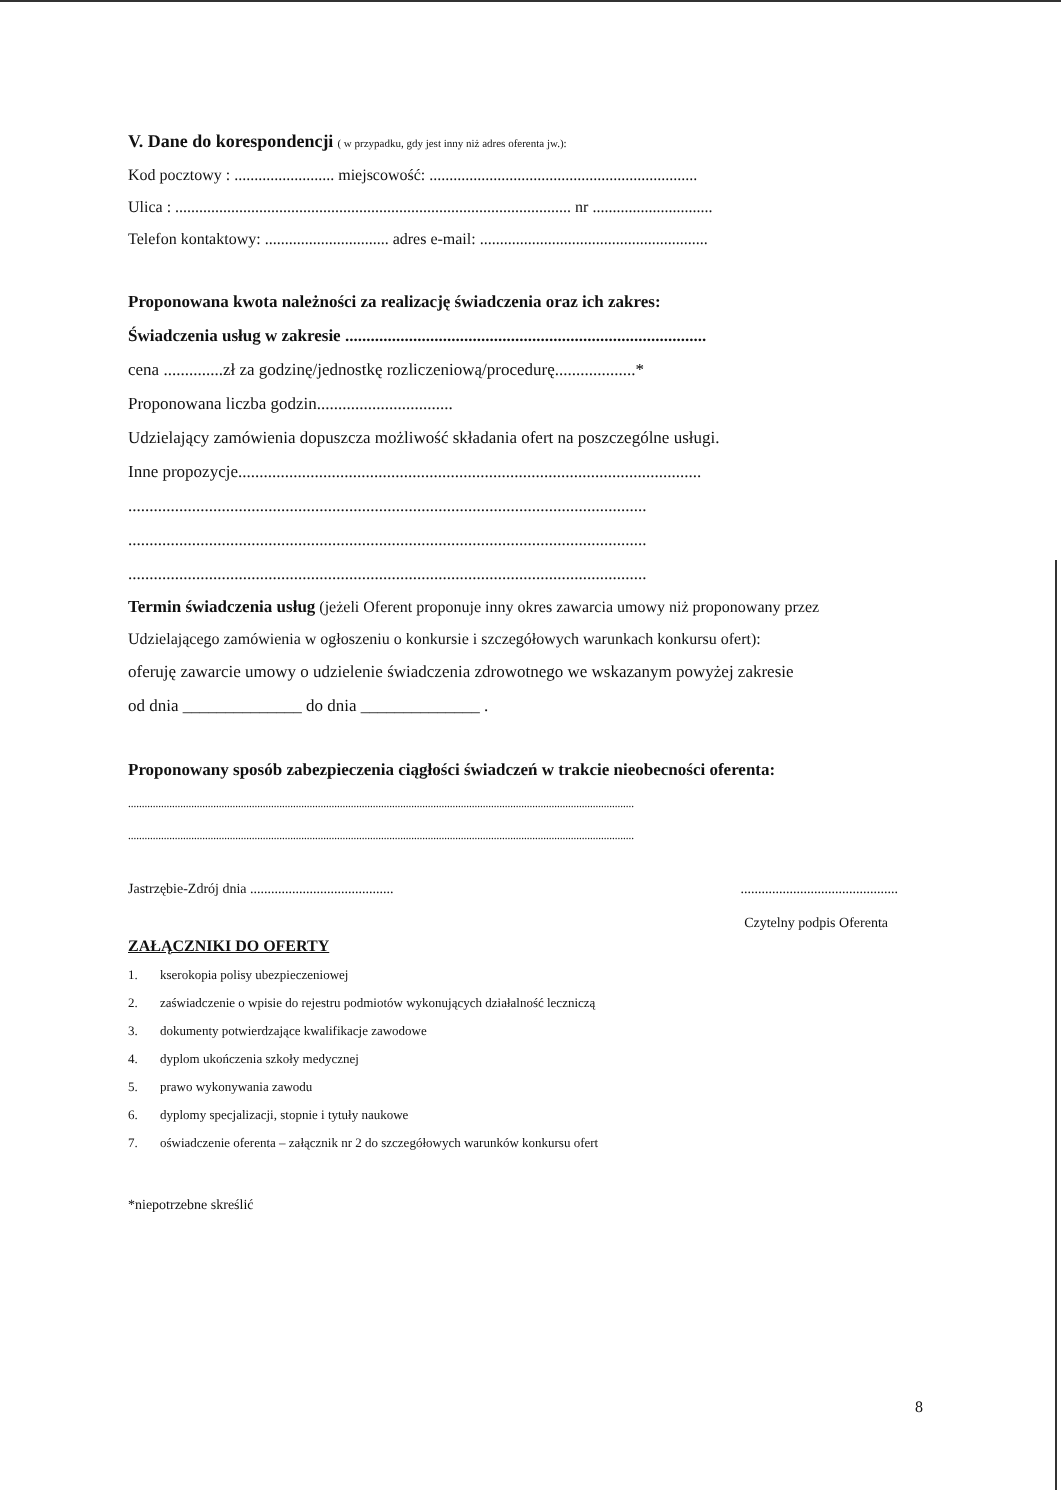V. Dane do korespondencji ( w przypadku, gdy jest inny niż adres oferenta jw.):
Kod pocztowy : ......................... miejscowość: ...................................................................
Ulica : ................................................................................................... nr ..............................
Telefon kontaktowy: ............................... adres e-mail: .........................................................
Proponowana kwota należności za realizację świadczenia oraz ich zakres:
Świadczenia usług w zakresie .....................................................................................
cena ..............zł za godzinę/jednostkę rozliczeniową/procedurę...................*
Proponowana liczba godzin................................
Udzielający zamówienia dopuszcza możliwość składania ofert na poszczególne usługi.
Inne propozycje.............................................................................................................
..........................................................................................................................
..........................................................................................................................
..........................................................................................................................
Termin świadczenia usług (jeżeli Oferent proponuje inny okres zawarcia umowy niż proponowany przez
Udzielającego zamówienia w ogłoszeniu o konkursie i szczegółowych warunkach konkursu ofert):
oferuję zawarcie umowy o udzielenie świadczenia zdrowotnego we wskazanym powyżej zakresie
od dnia ______________ do dnia ______________ .
Proponowany sposób zabezpieczenia ciągłości świadczeń w trakcie nieobecności oferenta:
........................................................................................................................................................................................
........................................................................................................................................................................................
Jastrzębie-Zdrój dnia ......................................................................................
Czytelny podpis Oferenta
ZAŁĄCZNIKI DO OFERTY
1. kserokopia polisy ubezpieczeniowej
2. zaświadczenie o wpisie do rejestru podmiotów wykonujących działalność leczniczą
3. dokumenty potwierdzające kwalifikacje zawodowe
4. dyplom ukończenia szkoły medycznej
5. prawo wykonywania zawodu
6. dyplomy specjalizacji, stopnie i tytuły naukowe
7. oświadczenie oferenta – załącznik nr 2 do szczegółowych warunków konkursu ofert
*niepotrzebne skreślić
8